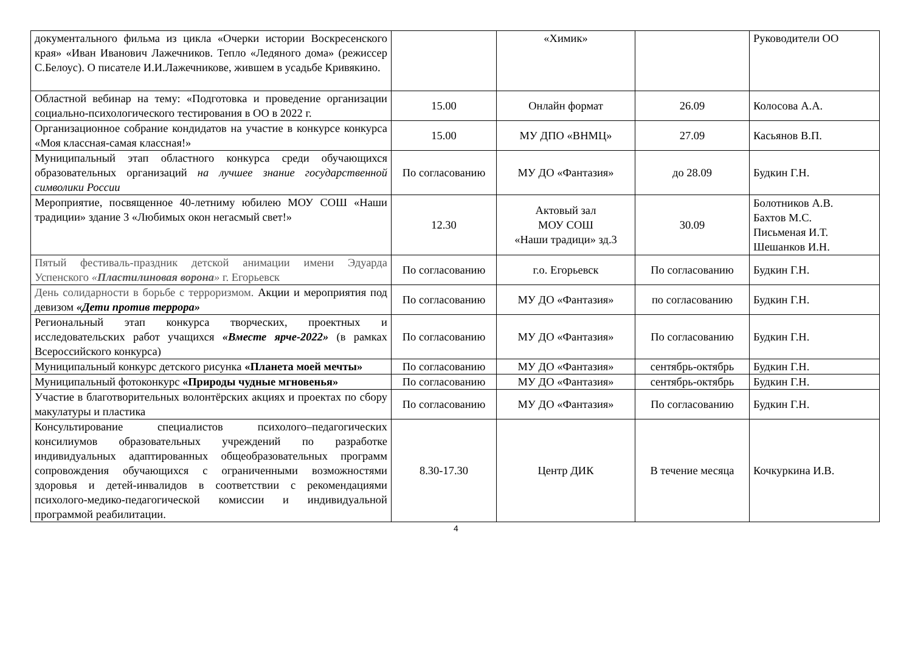| документального фильма из цикла «Очерки истории Воскресенского края» «Иван Иванович Лажечников. Тепло «Ледяного дома» (режиссер С.Белоус). О писателе И.И.Лажечникове, жившем в усадьбе Кривякино. | | «Химик» | | Руководители ОО |
| Областной вебинар на тему: «Подготовка и проведение организации социально-психологического тестирования в ОО в 2022 г. | 15.00 | Онлайн формат | 26.09 | Колосова А.А. |
| Организационное собрание кондидатов на участие в конкурсе конкурса «Моя классная-самая классная!» | 15.00 | МУ ДПО «ВНМЦ» | 27.09 | Касьянов В.П. |
| Муниципальный этап областного конкурса среди обучающихся образовательных организаций на лучшее знание государственной символики России | По согласованию | МУ ДО «Фантазия» | до 28.09 | Будкин Г.Н. |
| Мероприятие, посвященное 40-летниму юбилею МОУ СОШ «Наши традиции» здание 3 «Любимых окон негасмый свет!» | 12.30 | Актовый зал МОУ СОШ «Наши традици» зд.3 | 30.09 | Болотников А.В. Бахтов М.С. Письменая И.Т. Шешанков И.Н. |
| Пятый фестиваль-праздник детской анимации имени Эдуарда Успенского « Пластилиновая ворона » г. Егорьевск | По согласованию | г.о. Егорьевск | По согласованию | Будкин Г.Н. |
| День солидарности в борьбе с терроризмом. Акции и мероприятия под девизом «Дети против террора» | По согласованию | МУ ДО «Фантазия» | по согласованию | Будкин Г.Н. |
| Региональный этап конкурса творческих, проектных и исследовательских работ учащихся «Вместе ярче-2022» (в рамках Всероссийского конкурса) | По согласованию | МУ ДО «Фантазия» | По согласованию | Будкин Г.Н. |
| Муниципальный конкурс детского рисунка «Планета моей мечты» | По согласованию | МУ ДО «Фантазия» | сентябрь-октябрь | Будкин Г.Н. |
| Муниципальный фотоконкурс «Природы чудные мгновенья» | По согласованию | МУ ДО «Фантазия» | сентябрь-октябрь | Будкин Г.Н. |
| Участие в благотворительных волонтёрских акциях и проектах по сбору макулатуры и пластика | По согласованию | МУ ДО «Фантазия» | По согласованию | Будкин Г.Н. |
| Консультирование специалистов психолого–педагогических консилиумов образовательных учреждений по разработке индивидуальных адаптированных общеобразовательных программ сопровождения обучающихся с ограниченными возможностями здоровья и детей-инвалидов в соответствии с рекомендациями психолого-медико-педагогической комиссии и индивидуальной программой реабилитации. | 8.30-17.30 | Центр ДИК | В течение месяца | Кочкуркина И.В. |
4